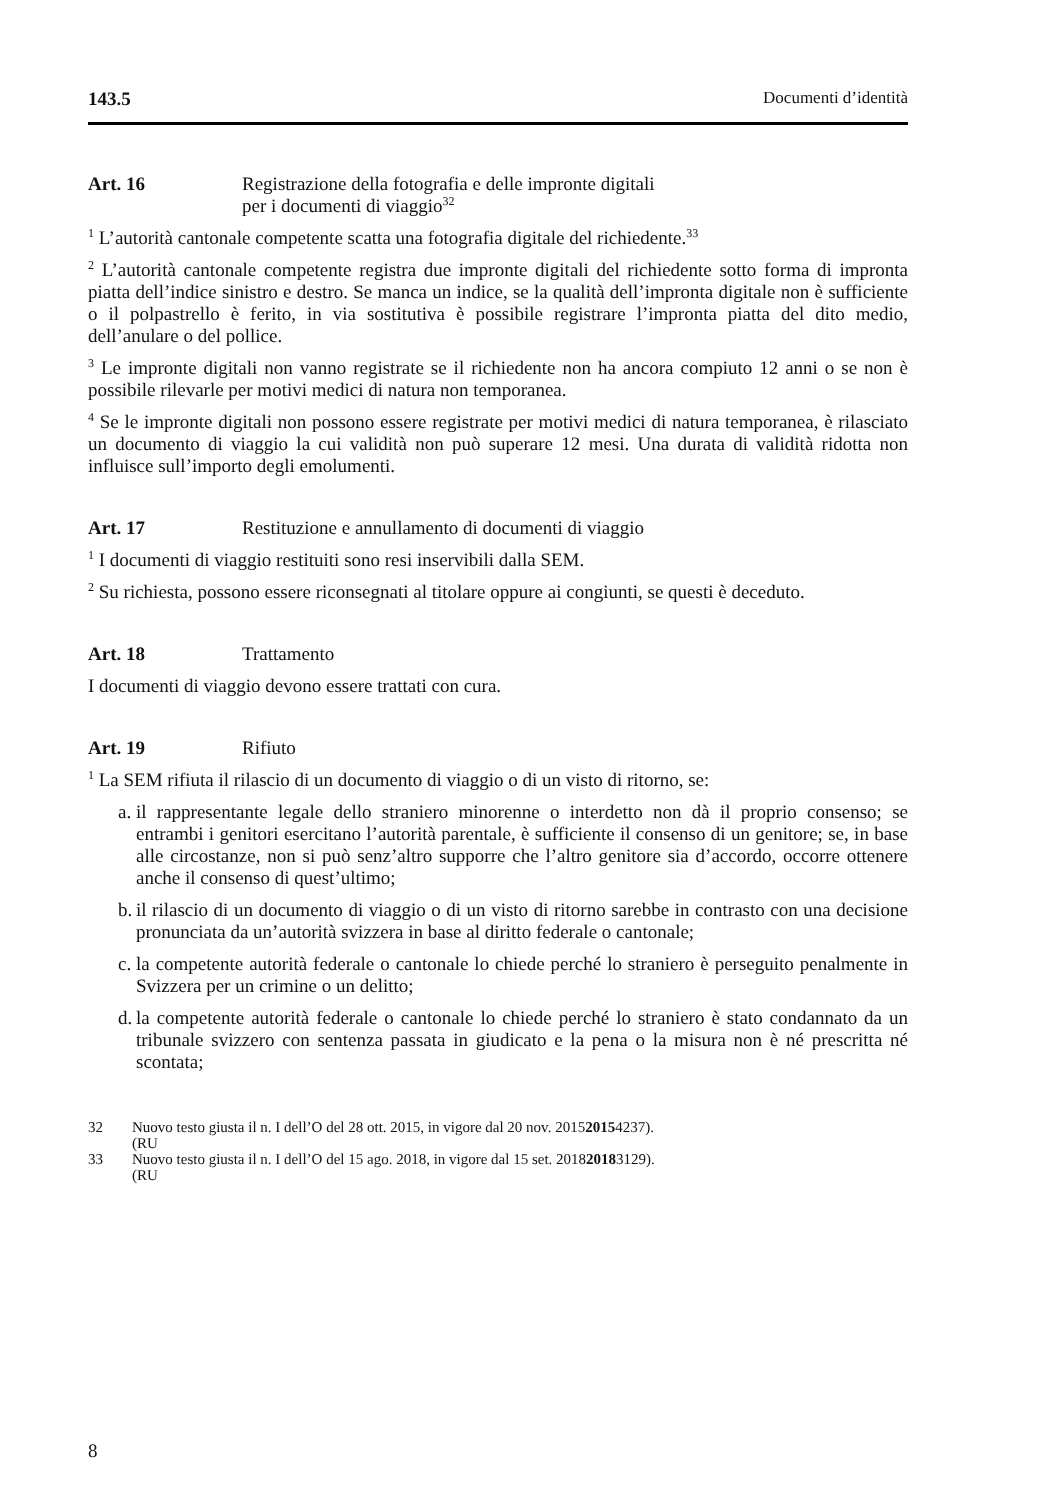143.5 Documenti d’identità
Art. 16 Registrazione della fotografia e delle impronte digitali
per i documenti di viaggio<sup>32</sup>
<sup>1</sup> L’autorità cantonale competente scatta una fotografia digitale del richiedente.<sup>33</sup>
<sup>2</sup> L’autorità cantonale competente registra due impronte digitali del richiedente sotto forma di impronta piatta dell’indice sinistro e destro. Se manca un indice, se la qualità dell’impronta digitale non è sufficiente o il polpastrello è ferito, in via sostitutiva è possibile registrare l’impronta piatta del dito medio, dell’anulare o del pollice.
<sup>3</sup> Le impronte digitali non vanno registrate se il richiedente non ha ancora compiuto 12 anni o se non è possibile rilevarle per motivi medici di natura non temporanea.
<sup>4</sup> Se le impronte digitali non possono essere registrate per motivi medici di natura temporanea, è rilasciato un documento di viaggio la cui validità non può superare 12 mesi. Una durata di validità ridotta non influisce sull’importo degli emolumenti.
Art. 17 Restituzione e annullamento di documenti di viaggio
<sup>1</sup> I documenti di viaggio restituiti sono resi inservibili dalla SEM.
<sup>2</sup> Su richiesta, possono essere riconsegnati al titolare oppure ai congiunti, se questi è deceduto.
Art. 18 Trattamento
I documenti di viaggio devono essere trattati con cura.
Art. 19 Rifiuto
<sup>1</sup> La SEM rifiuta il rilascio di un documento di viaggio o di un visto di ritorno, se:
a. il rappresentante legale dello straniero minorenne o interdetto non dà il proprio consenso; se entrambi i genitori esercitano l’autorità parentale, è sufficiente il consenso di un genitore; se, in base alle circostanze, non si può senz’altro supporre che l’altro genitore sia d’accordo, occorre ottenere anche il consenso di quest’ultimo;
b. il rilascio di un documento di viaggio o di un visto di ritorno sarebbe in contrasto con una decisione pronunciata da un’autorità svizzera in base al diritto federale o cantonale;
c. la competente autorità federale o cantonale lo chiede perché lo straniero è perseguito penalmente in Svizzera per un crimine o un delitto;
d. la competente autorità federale o cantonale lo chiede perché lo straniero è stato condannato da un tribunale svizzero con sentenza passata in giudicato e la pena o la misura non è né prescritta né scontata;
32 Nuovo testo giusta il n. I dell’O del 28 ott. 2015, in vigore dal 20 nov. 2015
(RU 2015 4237).
33 Nuovo testo giusta il n. I dell’O del 15 ago. 2018, in vigore dal 15 set. 2018
(RU 2018 3129).
8